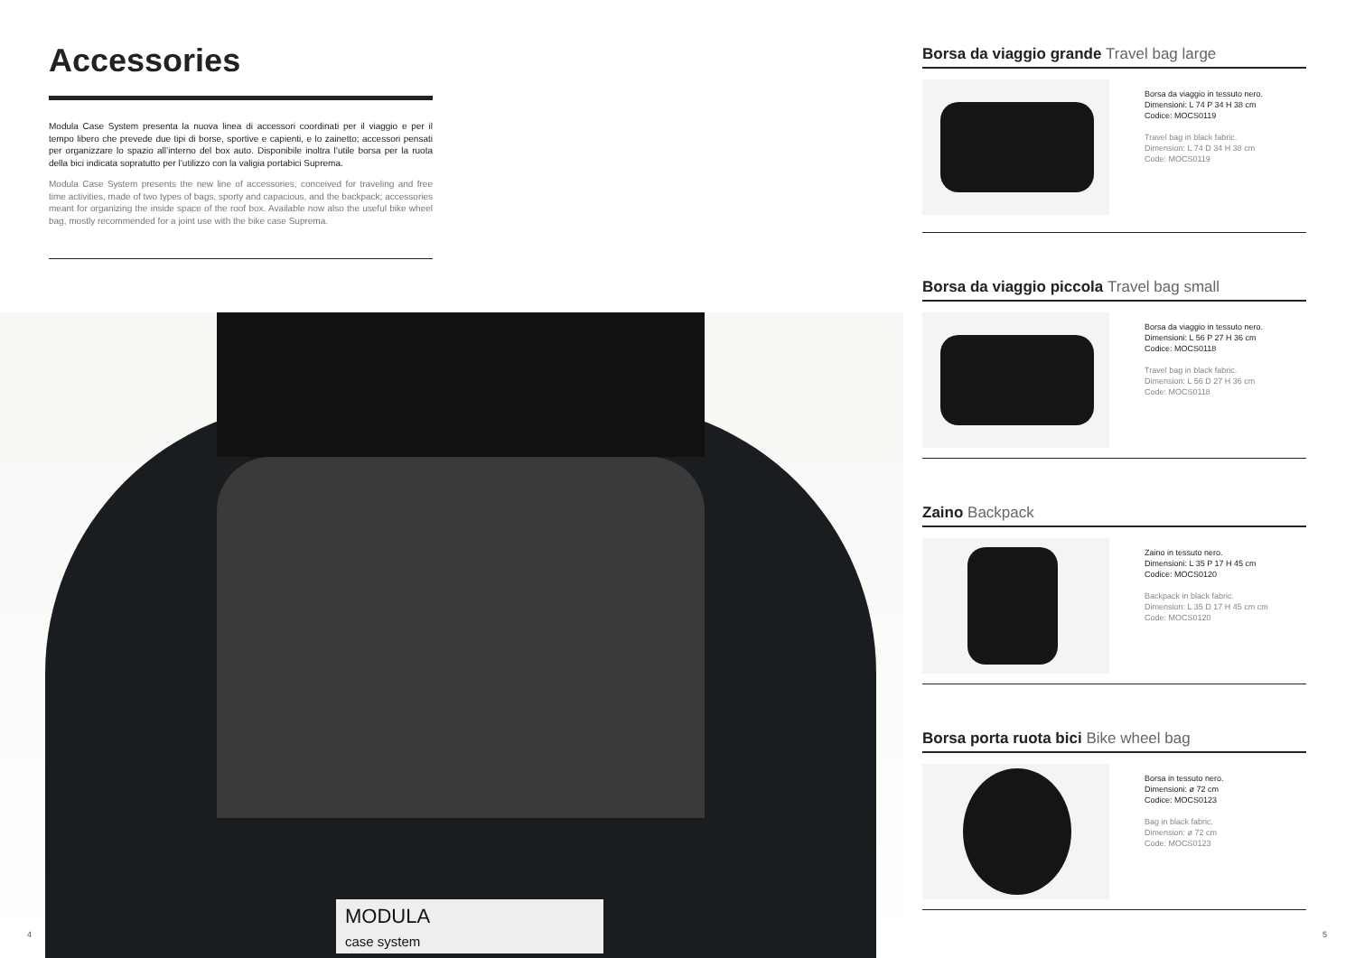Accessories
Modula Case System presenta la nuova linea di accessori coordinati per il viaggio e per il tempo libero che prevede due tipi di borse, sportive e capienti, e lo zainetto; accessori pensati per organizzare lo spazio all’interno del box auto. Disponibile inoltra l’utile borsa per la ruota della bici indicata sopratutto per l’utilizzo con la valigia portabici Suprema.
Modula Case System presents the new line of accessories, conceived for traveling and free time activities, made of two types of bags, sporty and capacious, and the backpack; accessories meant for organizing the inside space of the roof box. Available now also the useful bike wheel bag, mostly recommended for a joint use with the bike case Suprema.
MODULA
case system
4
Borsa da viaggio grande Travel bag large
Borsa da viaggio in tessuto nero.
Dimensioni: L 74 P 34 H 38 cm
Codice: MOCS0119
Travel bag in black fabric.
Dimension: L 74 D 34 H 38 cm
Code: MOCS0119
Borsa da viaggio piccola Travel bag small
Borsa da viaggio in tessuto nero.
Dimensioni: L 56 P 27 H 36 cm
Codice: MOCS0118
Travel bag in black fabric.
Dimension: L 56 D 27 H 36 cm
Code: MOCS0118
Zaino Backpack
Zaino in tessuto nero.
Dimensioni: L 35 P 17 H 45 cm
Codice: MOCS0120
Backpack in black fabric.
Dimension: L 35 D 17 H 45 cm cm
Code: MOCS0120
Borsa porta ruota bici Bike wheel bag
Borsa in tessuto nero.
Dimensioni: ø 72 cm
Codice: MOCS0123
Bag in black fabric.
Dimension: ø 72 cm
Code: MOCS0123
5